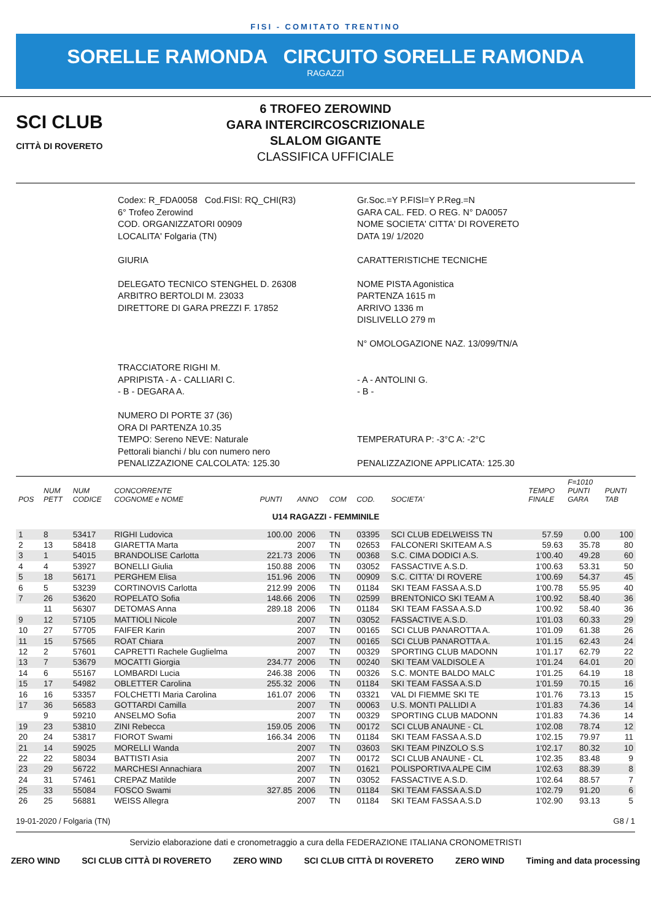FISI - COMITATO TRENTINO
SORELLE RAMONDA CIRCUITO SORELLE RAMONDA
RAGAZZI
SCI CLUB
CITTÀ DI ROVERETO
6 TROFEO ZEROWIND
GARA INTERCIRCOSCRIZIONALE
SLALOM GIGANTE
CLASSIFICA UFFICIALE
Codex: R_FDA0058 Cod.FISI: RQ_CHI(R3)
6° Trofeo Zerowind
COD. ORGANIZZATORI 00909
LOCALITA' Folgaria (TN)
GIURIA
DELEGATO TECNICO STENGHEL D. 26308
ARBITRO BERTOLDI M. 23033
DIRETTORE DI GARA PREZZI F. 17852
TRACCIATORE RIGHI M.
APRIPISTA - A - CALLIARI C.
- B - DEGARA A.
NUMERO DI PORTE 37 (36)
ORA DI PARTENZA 10.35
TEMPO: Sereno NEVE: Naturale
Pettorali bianchi / blu con numero nero
PENALIZZAZIONE CALCOLATA: 125.30
Gr.Soc.=Y P.FISI=Y P.Reg.=N
GARA CAL. FED. O REG. N° DA0057
NOME SOCIETA' CITTA' DI ROVERETO
DATA 19/ 1/2020
CARATTERISTICHE TECNICHE
NOME PISTA Agonistica
PARTENZA 1615 m
ARRIVO 1336 m
DISLIVELLO 279 m
N° OMOLOGAZIONE NAZ. 13/099/TN/A
- A - ANTOLINI G.
- B -
TEMPERATURA P: -3°C A: -2°C
PENALIZZAZIONE APPLICATA: 125.30
| POS | NUM PETT | NUM CODICE | CONCORRENTE COGNOME e NOME | PUNTI | ANNO | COM | COD. | SOCIETA' | TEMPO FINALE | F=1010 PUNTI GARA | PUNTI TAB |
| --- | --- | --- | --- | --- | --- | --- | --- | --- | --- | --- | --- |
| U14 RAGAZZI - FEMMINILE | | | | | | | | | | | |
| 1 | 8 | 53417 | RIGHI Ludovica | 100.00 | 2006 | TN | 03395 | SCI CLUB EDELWEISS TN | 57.59 | 0.00 | 100 |
| 2 | 13 | 58418 | GIARETTA Marta | | 2007 | TN | 02653 | FALCONERI SKITEAM A.S | 59.63 | 35.78 | 80 |
| 3 | 1 | 54015 | BRANDOLISE Carlotta | 221.73 | 2006 | TN | 00368 | S.C. CIMA DODICI A.S. | 1'00.40 | 49.28 | 60 |
| 4 | 4 | 53927 | BONELLI Giulia | 150.88 | 2006 | TN | 03052 | FASSACTIVE A.S.D. | 1'00.63 | 53.31 | 50 |
| 5 | 18 | 56171 | PERGHEM Elisa | 151.96 | 2006 | TN | 00909 | S.C. CITTA' DI ROVERE | 1'00.69 | 54.37 | 45 |
| 6 | 5 | 53239 | CORTINOVIS Carlotta | 212.99 | 2006 | TN | 01184 | SKI TEAM FASSA A.S.D | 1'00.78 | 55.95 | 40 |
| 7 | 26 | 53620 | ROPELATO Sofia | 148.66 | 2006 | TN | 02599 | BRENTONICO SKI TEAM A | 1'00.92 | 58.40 | 36 |
| | 11 | 56307 | DETOMAS Anna | 289.18 | 2006 | TN | 01184 | SKI TEAM FASSA A.S.D | 1'00.92 | 58.40 | 36 |
| 9 | 12 | 57105 | MATTIOLI Nicole | | 2007 | TN | 03052 | FASSACTIVE A.S.D. | 1'01.03 | 60.33 | 29 |
| 10 | 27 | 57705 | FAIFER Karin | | 2007 | TN | 00165 | SCI CLUB PANAROTTA A. | 1'01.09 | 61.38 | 26 |
| 11 | 15 | 57565 | ROAT Chiara | | 2007 | TN | 00165 | SCI CLUB PANAROTTA A. | 1'01.15 | 62.43 | 24 |
| 12 | 2 | 57601 | CAPRETTI Rachele Guglielma | | 2007 | TN | 00329 | SPORTING CLUB MADONN | 1'01.17 | 62.79 | 22 |
| 13 | 7 | 53679 | MOCATTI Giorgia | 234.77 | 2006 | TN | 00240 | SKI TEAM VALDISOLE A | 1'01.24 | 64.01 | 20 |
| 14 | 6 | 55167 | LOMBARDI Lucia | 246.38 | 2006 | TN | 00326 | S.C. MONTE BALDO MALC | 1'01.25 | 64.19 | 18 |
| 15 | 17 | 54982 | OBLETTER Carolina | 255.32 | 2006 | TN | 01184 | SKI TEAM FASSA A.S.D | 1'01.59 | 70.15 | 16 |
| 16 | 16 | 53357 | FOLCHETTI Maria Carolina | 161.07 | 2006 | TN | 03321 | VAL DI FIEMME SKI TE | 1'01.76 | 73.13 | 15 |
| 17 | 36 | 56583 | GOTTARDI Camilla | | 2007 | TN | 00063 | U.S. MONTI PALLIDI A | 1'01.83 | 74.36 | 14 |
| | 9 | 59210 | ANSELMO Sofia | | 2007 | TN | 00329 | SPORTING CLUB MADONN | 1'01.83 | 74.36 | 14 |
| 19 | 23 | 53810 | ZINI Rebecca | 159.05 | 2006 | TN | 00172 | SCI CLUB ANAUNE - CL | 1'02.08 | 78.74 | 12 |
| 20 | 24 | 53817 | FIOROT Swami | 166.34 | 2006 | TN | 01184 | SKI TEAM FASSA A.S.D | 1'02.15 | 79.97 | 11 |
| 21 | 14 | 59025 | MORELLI Wanda | | 2007 | TN | 03603 | SKI TEAM PINZOLO S.S | 1'02.17 | 80.32 | 10 |
| 22 | 22 | 58034 | BATTISTI Asia | | 2007 | TN | 00172 | SCI CLUB ANAUNE - CL | 1'02.35 | 83.48 | 9 |
| 23 | 29 | 56722 | MARCHESI Annachiara | | 2007 | TN | 01621 | POLISPORTIVA ALPE CIM | 1'02.63 | 88.39 | 8 |
| 24 | 31 | 57461 | CREPAZ Matilde | | 2007 | TN | 03052 | FASSACTIVE A.S.D. | 1'02.64 | 88.57 | 7 |
| 25 | 33 | 55084 | FOSCO Swami | 327.85 | 2006 | TN | 01184 | SKI TEAM FASSA A.S.D | 1'02.79 | 91.20 | 6 |
| 26 | 25 | 56881 | WEISS Allegra | | 2007 | TN | 01184 | SKI TEAM FASSA A.S.D | 1'02.90 | 93.13 | 5 |
19-01-2020 / Folgaria (TN) G8 / 1
Servizio elaborazione dati e cronometraggio a cura della FEDERAZIONE ITALIANA CRONOMETRISTI
ZERO WIND SCI CLUB CITTÀ DI ROVERETO ZERO WIND SCI CLUB CITTÀ DI ROVERETO ZERO WIND Timing and data processing